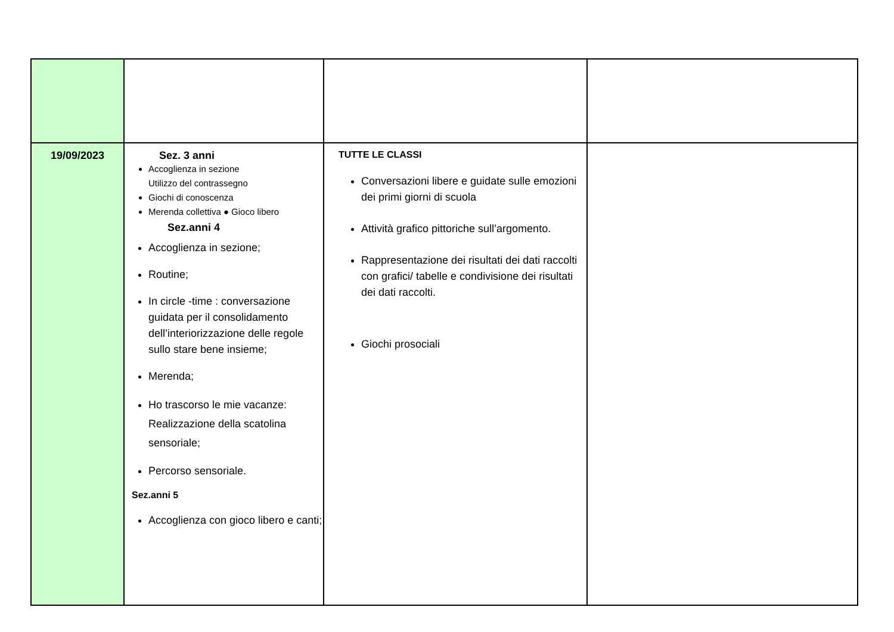| 19/09/2023 | Sez. 3 anni Accoglienza in sezione Utilizzo del contrassegno Giochi di conoscenza Merenda collettiva ● Gioco libero Sez.anni 4 Accoglienza in sezione; Routine; In circle -time : conversazione guidata per il consolidamento dell’interiorizzazione delle regole sullo stare bene insieme; Merenda; Ho trascorso le mie vacanze: Realizzazione della scatolina sensoriale; Percorso sensoriale. Sez.anni 5 Accoglienza con gioco libero e canti; | TUTTE LE CLASSI Conversazioni libere e guidate sulle emozioni dei primi giorni di scuola Attività grafico pittoriche sull’argomento. Rappresentazione dei risultati dei dati raccolti con grafici/ tabelle e condivisione dei risultati dei dati raccolti. Giochi prosociali | |